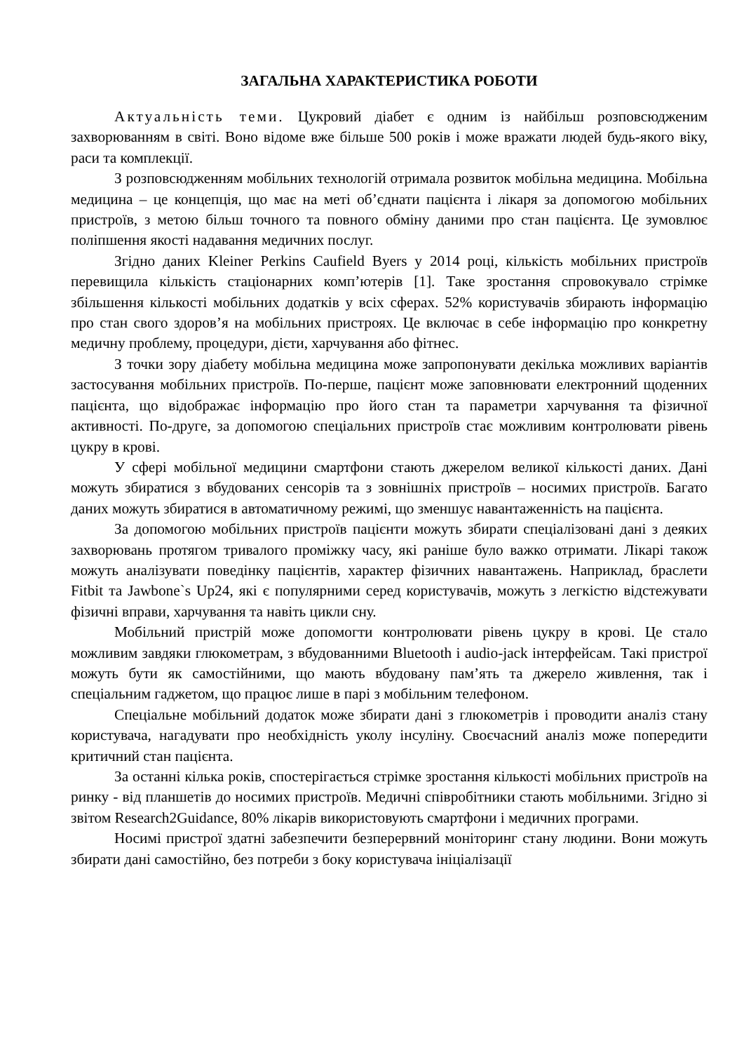ЗАГАЛЬНА ХАРАКТЕРИСТИКА РОБОТИ
Актуальність теми. Цукровий діабет є одним із найбільш розповсюдженим захворюванням в світі. Воно відоме вже більше 500 років і може вражати людей будь-якого віку, раси та комплекції.
З розповсюдженням мобільних технологій отримала розвиток мобільна медицина. Мобільна медицина – це концепція, що має на меті об’єднати пацієнта і лікаря за допомогою мобільних пристроїв, з метою більш точного та повного обміну даними про стан пацієнта. Це зумовлює поліпшення якості надавання медичних послуг.
Згідно даних Kleiner Perkins Caufield Byers у 2014 році, кількість мобільних пристроїв перевищила кількість стаціонарних комп’ютерів [1]. Таке зростання спровокувало стрімке збільшення кількості мобільних додатків у всіх сферах. 52% користувачів збирають інформацію про стан свого здоров’я на мобільних пристроях. Це включає в себе інформацію про конкретну медичну проблему, процедури, дієти, харчування або фітнес.
З точки зору діабету мобільна медицина може запропонувати декілька можливих варіантів застосування мобільних пристроїв. По-перше, пацієнт може заповнювати електронний щоденних пацієнта, що відображає інформацію про його стан та параметри харчування та фізичної активності. По-друге, за допомогою спеціальних пристроїв стає можливим контролювати рівень цукру в крові.
У сфері мобільної медицини смартфони стають джерелом великої кількості даних. Дані можуть збиратися з вбудованих сенсорів та з зовнішніх пристроїв – носимих пристроїв. Багато даних можуть збиратися в автоматичному режимі, що зменшує навантаженність на пацієнта.
За допомогою мобільних пристроїв пацієнти можуть збирати спеціалізовані дані з деяких захворювань протягом тривалого проміжку часу, які раніше було важко отримати. Лікарі також можуть аналізувати поведінку пацієнтів, характер фізичних навантажень. Наприклад, браслети Fitbit та Jawbone`s Up24, які є популярними серед користувачів, можуть з легкістю відстежувати фізичні вправи, харчування та навіть цикли сну.
Мобільний пристрій може допомогти контролювати рівень цукру в крові. Це стало можливим завдяки глюкометрам, з вбудованними Bluetooth і audio-jack інтерфейсам. Такі пристрої можуть бути як самостійними, що мають вбудовану пам’ять та джерело живлення, так і спеціальним гаджетом, що працює лише в парі з мобільним телефоном.
Спеціальне мобільний додаток може збирати дані з глюкометрів і проводити аналіз стану користувача, нагадувати про необхідність уколу інсуліну. Своєчасний аналіз може попередити критичний стан пацієнта.
За останні кілька років, спостерігається стрімке зростання кількості мобільних пристроїв на ринку - від планшетів до носимих пристроїв. Медичні співробітники стають мобільними. Згідно зі звітом Research2Guidance, 80% лікарів використовують смартфони і медичних програми.
Носимі пристрої здатні забезпечити безперервний моніторинг стану людини. Вони можуть збирати дані самостійно, без потреби з боку користувача ініціалізації